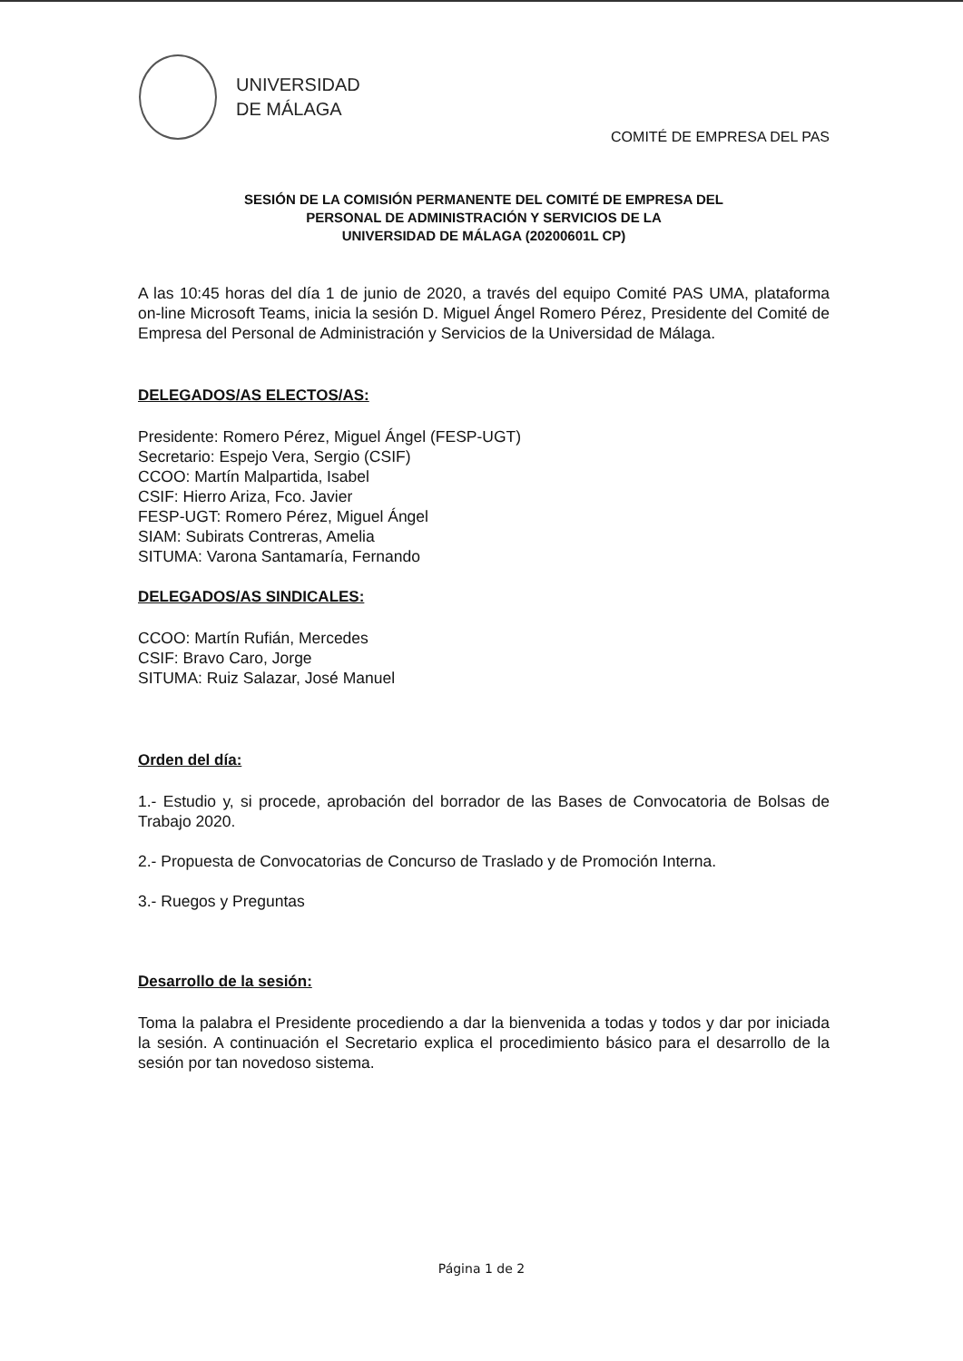UNIVERSIDAD
DE MÁLAGA
COMITÉ DE EMPRESA DEL PAS
SESIÓN DE LA COMISIÓN PERMANENTE DEL COMITÉ DE EMPRESA DEL
PERSONAL DE ADMINISTRACIÓN Y SERVICIOS DE LA
UNIVERSIDAD DE MÁLAGA (20200601L CP)
A las 10:45 horas del día 1 de junio de 2020, a través del equipo Comité PAS UMA, plataforma on-line Microsoft Teams, inicia la sesión D. Miguel Ángel Romero Pérez, Presidente del Comité de Empresa del Personal de Administración y Servicios de la Universidad de Málaga.
DELEGADOS/AS ELECTOS/AS:
Presidente: Romero Pérez, Miguel Ángel (FESP-UGT)
Secretario: Espejo Vera, Sergio (CSIF)
CCOO: Martín Malpartida, Isabel
CSIF: Hierro Ariza, Fco. Javier
FESP-UGT: Romero Pérez, Miguel Ángel
SIAM: Subirats Contreras, Amelia
SITUMA: Varona Santamaría, Fernando
DELEGADOS/AS SINDICALES:
CCOO: Martín Rufián, Mercedes
CSIF: Bravo Caro, Jorge
SITUMA: Ruiz Salazar, José Manuel
Orden del día:
1.- Estudio y, si procede, aprobación del borrador de las Bases de Convocatoria de Bolsas de Trabajo 2020.
2.- Propuesta de Convocatorias de Concurso de Traslado y de Promoción Interna.
3.- Ruegos y Preguntas
Desarrollo de la sesión:
Toma la palabra el Presidente procediendo a dar la bienvenida a todas y todos y dar por iniciada la sesión. A continuación el Secretario explica el procedimiento básico para el desarrollo de la sesión por tan novedoso sistema.
Página 1 de 2